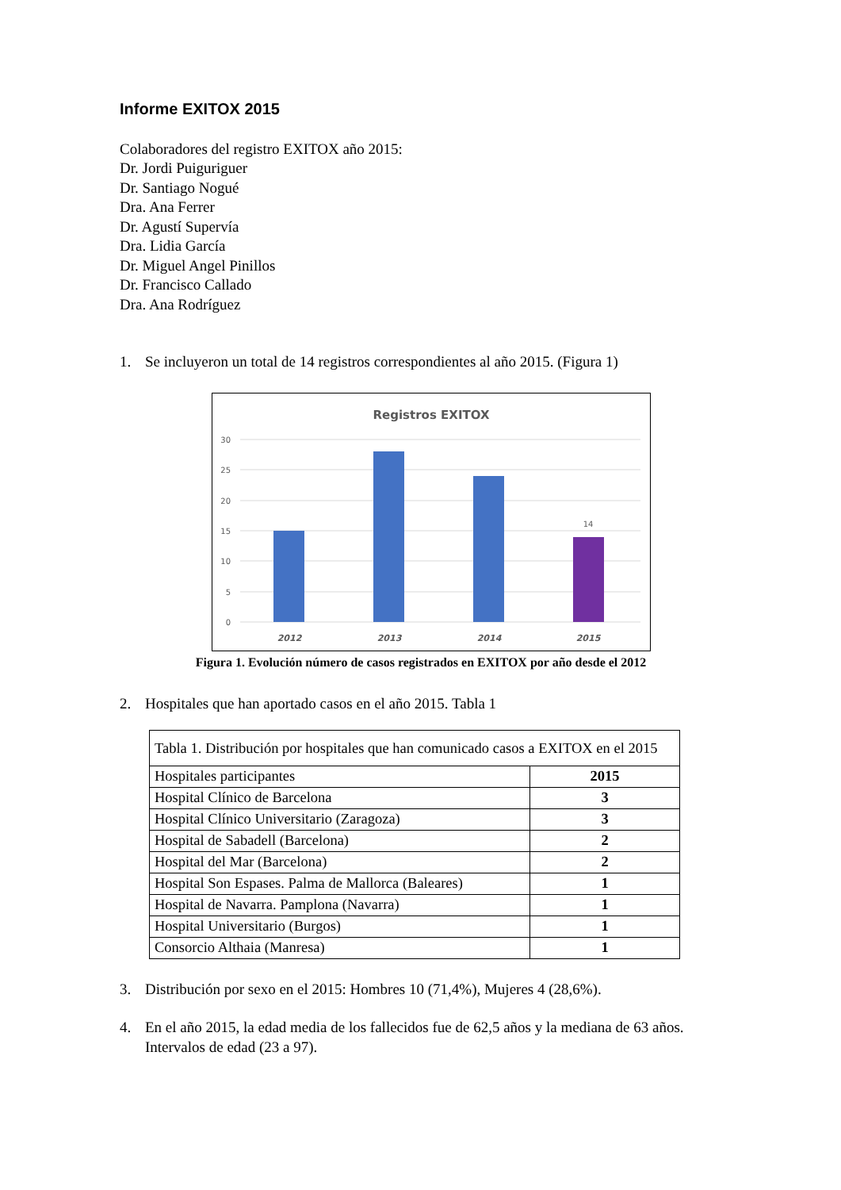Informe EXITOX 2015
Colaboradores del registro EXITOX año 2015:
Dr. Jordi Puiguriguer
Dr. Santiago Nogué
Dra. Ana Ferrer
Dr. Agustí Supervía
Dra. Lidia García
Dr. Miguel Angel Pinillos
Dr. Francisco Callado
Dra. Ana Rodríguez
1. Se incluyeron un total de 14 registros correspondientes al año 2015. (Figura 1)
Registros EXITOX
30
25
20
15
10
5
0
14
2012
2013
2014
2015
Figura 1. Evolución número de casos registrados en EXITOX por año desde el 2012
2. Hospitales que han aportado casos en el año 2015. Tabla 1
| Tabla 1. Distribución por hospitales que han comunicado casos a EXITOX en el 2015 | |
| Hospitales participantes | 2015 |
| Hospital Clínico de Barcelona | 3 |
| Hospital Clínico Universitario (Zaragoza) | 3 |
| Hospital de Sabadell (Barcelona) | 2 |
| Hospital del Mar (Barcelona) | 2 |
| Hospital Son Espases. Palma de Mallorca (Baleares) | 1 |
| Hospital de Navarra. Pamplona (Navarra) | 1 |
| Hospital Universitario (Burgos) | 1 |
| Consorcio Althaia (Manresa) | 1 |
3. Distribución por sexo en el 2015: Hombres 10 (71,4%), Mujeres 4 (28,6%).
4. En el año 2015, la edad media de los fallecidos fue de 62,5 años y la mediana de 63 años. Intervalos de edad (23 a 97).